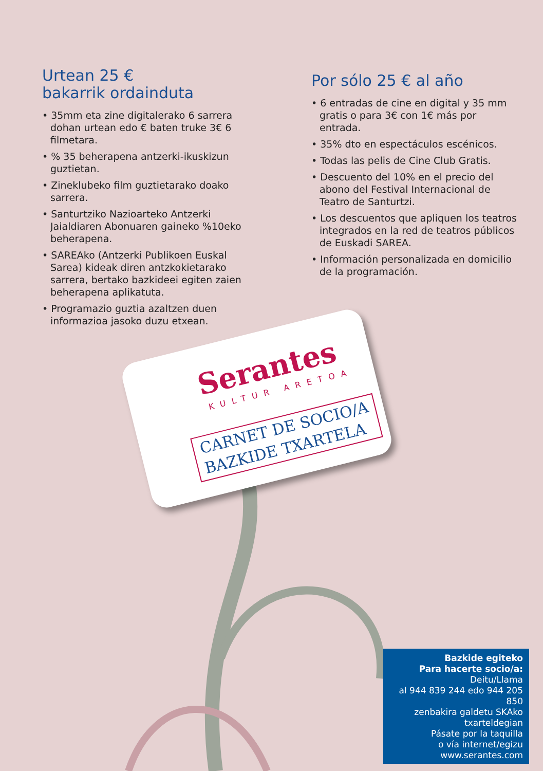Urtean 25 €
bakarrik ordainduta
• 35mm eta zine digitalerako 6 sarrera dohan urtean edo € baten truke 3€ 6 filmetara.
• % 35 beherapena antzerki-ikuskizun guztietan.
• Zineklubeko film guztietarako doako sarrera.
• Santurtziko Nazioarteko Antzerki Jaialdiaren Abonuaren gaineko %10eko beherapena.
• SAREAko (Antzerki Publikoen Euskal Sarea) kideak diren antzkokietarako sarrera, bertako bazkideei egiten zaien beherapena aplikatuta.
• Programazio guztia azaltzen duen informazioa jasoko duzu etxean.
Por sólo 25 € al año
• 6 entradas de cine en digital y 35 mm gratis o para 3€ con 1€ más por entrada.
• 35% dto en espectáculos escénicos.
• Todas las pelis de Cine Club Gratis.
• Descuento del 10% en el precio del abono del Festival Internacional de Teatro de Santurtzi.
• Los descuentos que apliquen los teatros integrados en la red de teatros públicos de Euskadi SAREA.
• Información personalizada en domicilio de la programación.
Serantes
KULTUR ARETOA
CARNET DE SOCIO/A
BAZKIDE TXARTELA
Bazkide egiteko
Para hacerte socio/a:
Deitu/Llama
al 944 839 244 edo 944 205 850
zenbakira galdetu SKAko
txarteldegian
Pásate por la taquilla
o vía internet/egizu
www.serantes.com